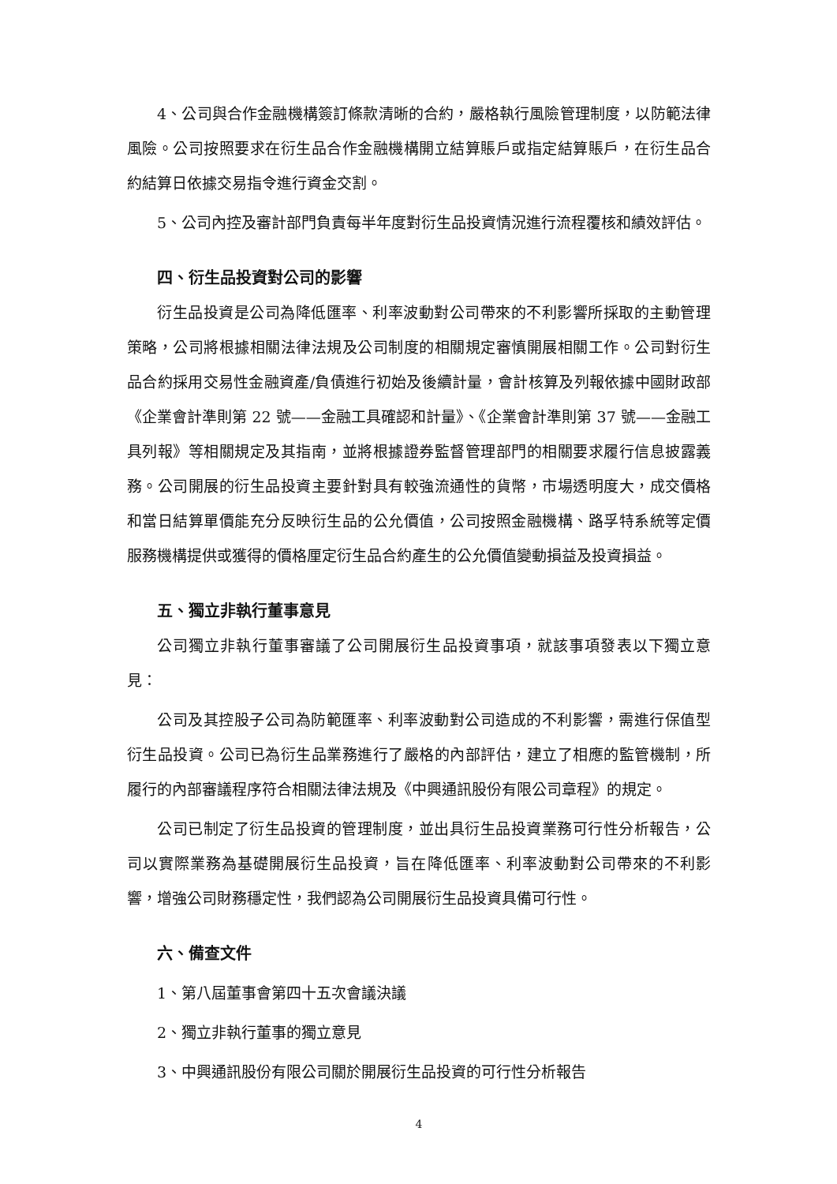4、公司與合作金融機構簽訂條款清晰的合約，嚴格執行風險管理制度，以防範法律風險。公司按照要求在衍生品合作金融機構開立結算賬戶或指定結算賬戶，在衍生品合約結算日依據交易指令進行資金交割。
5、公司內控及審計部門負責每半年度對衍生品投資情況進行流程覆核和績效評估。
四、衍生品投資對公司的影響
衍生品投資是公司為降低匯率、利率波動對公司帶來的不利影響所採取的主動管理策略，公司將根據相關法律法規及公司制度的相關規定審慎開展相關工作。公司對衍生品合約採用交易性金融資產/負債進行初始及後續計量，會計核算及列報依據中國財政部《企業會計準則第 22 號——金融工具確認和計量》、《企業會計準則第 37 號——金融工具列報》等相關規定及其指南，並將根據證券監督管理部門的相關要求履行信息披露義務。公司開展的衍生品投資主要針對具有較強流通性的貨幣，市場透明度大，成交價格和當日結算單價能充分反映衍生品的公允價值，公司按照金融機構、路孚特系統等定價服務機構提供或獲得的價格厘定衍生品合約產生的公允價值變動損益及投資損益。
五、獨立非執行董事意見
公司獨立非執行董事審議了公司開展衍生品投資事項，就該事項發表以下獨立意見：
公司及其控股子公司為防範匯率、利率波動對公司造成的不利影響，需進行保值型衍生品投資。公司已為衍生品業務進行了嚴格的內部評估，建立了相應的監管機制，所履行的內部審議程序符合相關法律法規及《中興通訊股份有限公司章程》的規定。
公司已制定了衍生品投資的管理制度，並出具衍生品投資業務可行性分析報告，公司以實際業務為基礎開展衍生品投資，旨在降低匯率、利率波動對公司帶來的不利影響，增強公司財務穩定性，我們認為公司開展衍生品投資具備可行性。
六、備查文件
1、第八屆董事會第四十五次會議決議
2、獨立非執行董事的獨立意見
3、中興通訊股份有限公司關於開展衍生品投資的可行性分析報告
4